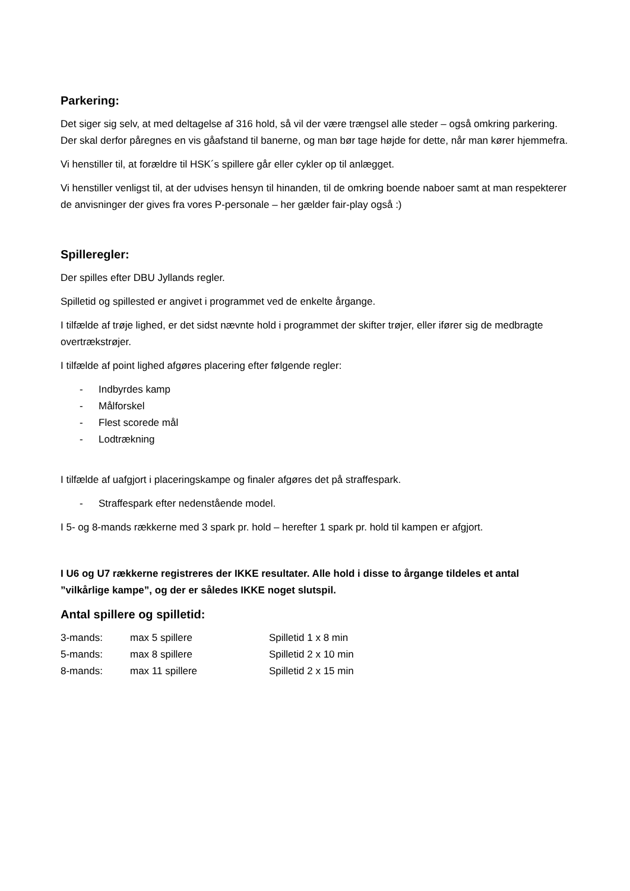Parkering:
Det siger sig selv, at med deltagelse af 316 hold, så vil der være trængsel alle steder – også omkring parkering. Der skal derfor påregnes en vis gåafstand til banerne, og man bør tage højde for dette, når man kører hjemmefra.
Vi henstiller til, at forældre til HSK´s spillere går eller cykler op til anlægget.
Vi henstiller venligst til, at der udvises hensyn til hinanden, til de omkring boende naboer samt at man respekterer de anvisninger der gives fra vores P-personale – her gælder fair-play også :)
Spilleregler:
Der spilles efter DBU Jyllands regler.
Spilletid og spillested er angivet i programmet ved de enkelte årgange.
I tilfælde af trøje lighed, er det sidst nævnte hold i programmet der skifter trøjer, eller ifører sig de medbragte overtrækstrøjer.
I tilfælde af point lighed afgøres placering efter følgende regler:
- Indbyrdes kamp
- Målforskel
- Flest scorede mål
- Lodtrækning
I tilfælde af uafgjort i placeringskampe og finaler afgøres det på straffespark.
- Straffespark efter nedenstående model.
I 5- og 8-mands rækkerne med 3 spark pr. hold – herefter 1 spark pr. hold til kampen er afgjort.
I U6 og U7 rækkerne registreres der IKKE resultater. Alle hold i disse to årgange tildeles et antal ”vilkårlige kampe”, og der er således IKKE noget slutspil.
Antal spillere og spilletid:
| 3-mands: | max 5 spillere | Spilletid 1 x 8 min |
| 5-mands: | max 8 spillere | Spilletid 2 x 10 min |
| 8-mands: | max 11 spillere | Spilletid 2 x 15 min |